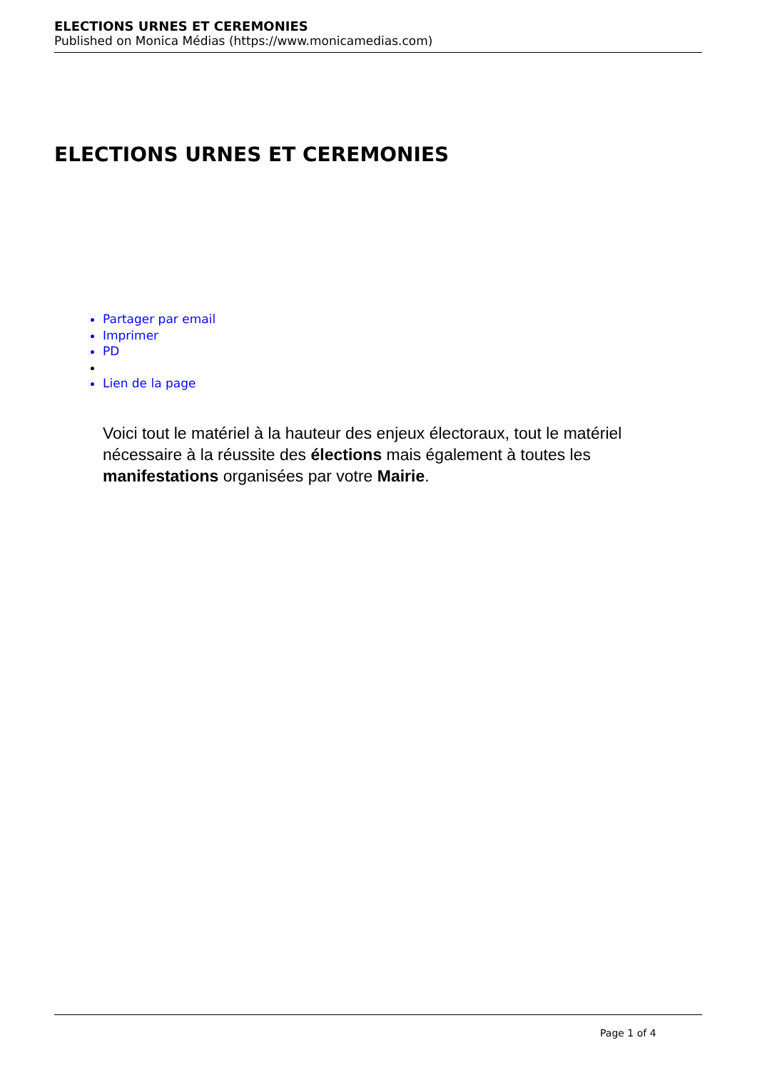ELECTIONS URNES ET CEREMONIES
Published on Monica Médias (https://www.monicamedias.com)
ELECTIONS URNES ET CEREMONIES
Partager par email
Imprimer
PD
Lien de la page
Voici tout le matériel à la hauteur des enjeux électoraux, tout le matériel nécessaire à la réussite des élections mais également à toutes les manifestations organisées par votre Mairie.
Page 1 of 4